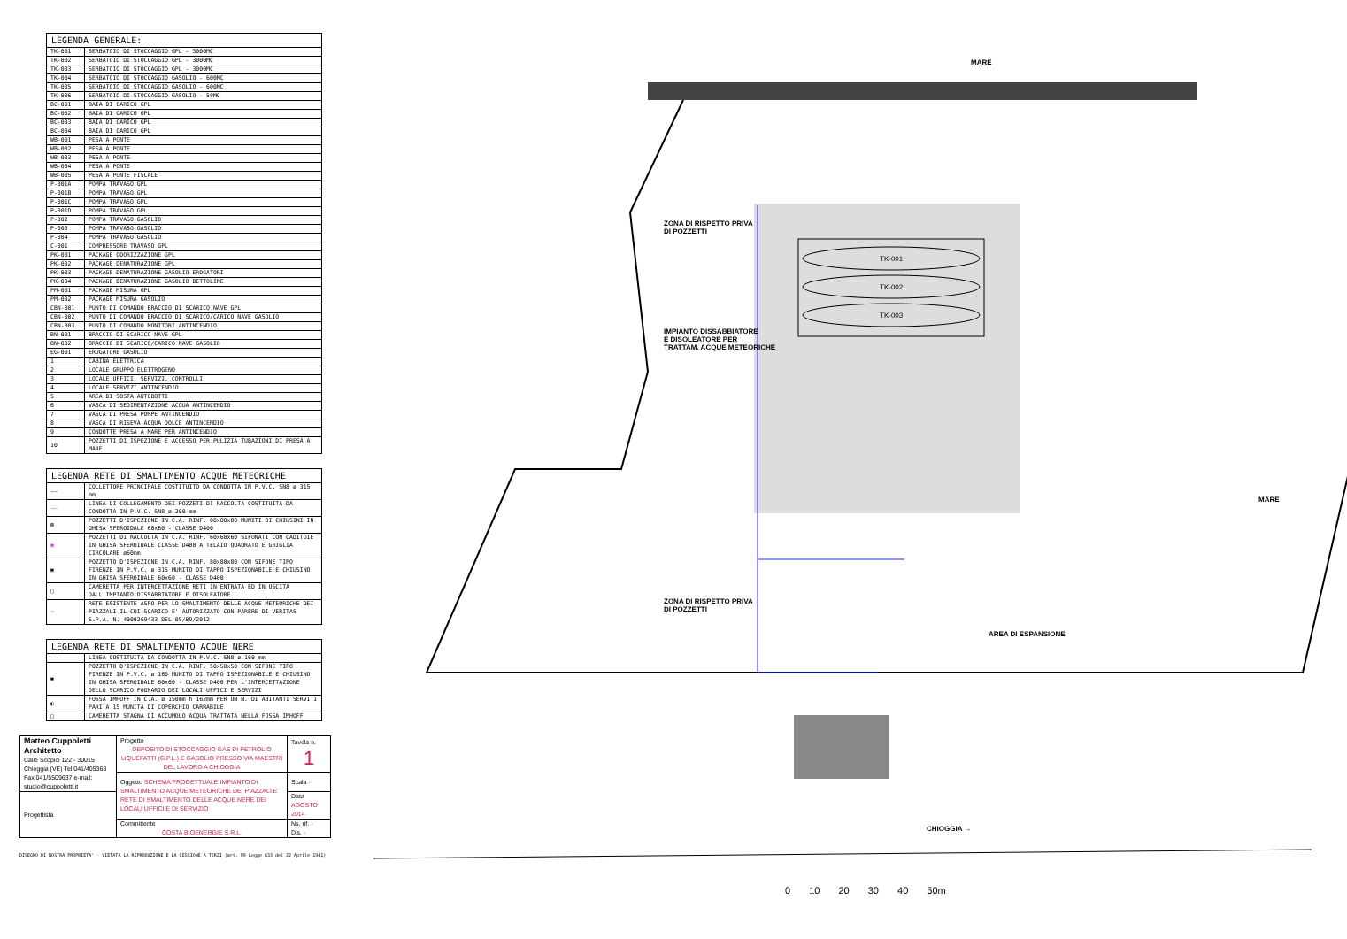| LEGENDA GENERALE: | |
| --- | --- |
| TK-001 | SERBATOIO DI STOCCAGGIO GPL - 3000MC |
| TK-002 | SERBATOIO DI STOCCAGGIO GPL - 3000MC |
| TK-003 | SERBATOIO DI STOCCAGGIO GPL - 3000MC |
| TK-004 | SERBATOIO DI STOCCAGGIO GASOLIO - 600MC |
| TK-005 | SERBATOIO DI STOCCAGGIO GASOLIO - 600MC |
| TK-006 | SERBATOIO DI STOCCAGGIO GASOLIO - 50MC |
| BC-001 | BAIA DI CARICO GPL |
| BC-002 | BAIA DI CARICO GPL |
| BC-003 | BAIA DI CARICO GPL |
| BC-004 | BAIA DI CARICO GPL |
| WB-001 | PESA A PONTE |
| WB-002 | PESA A PONTE |
| WB-003 | PESA A PONTE |
| WB-004 | PESA A PONTE |
| WB-005 | PESA A PONTE FISCALE |
| P-001A | POMPA TRAVASO GPL |
| P-001B | POMPA TRAVASO GPL |
| P-001C | POMPA TRAVASO GPL |
| P-001D | POMPA TRAVASO GPL |
| P-002 | POMPA TRAVASO GASOLIO |
| P-003 | POMPA TRAVASO GASOLIO |
| P-004 | POMPA TRAVASO GASOLIO |
| C-001 | COMPRESSORE TRAVASO GPL |
| PK-001 | PACKAGE ODORIZZAZIONE GPL |
| PK-002 | PACKAGE DENATURAZIONE GPL |
| PK-003 | PACKAGE DENATURAZIONE GASOLIO EROGATORI |
| PK-004 | PACKAGE DENATURAZIONE GASOLIO BETTOLINE |
| PM-001 | PACKAGE MISURA GPL |
| PM-002 | PACKAGE MISURA GASOLIO |
| CBN-001 | PUNTO DI COMANDO BRACCIO DI SCARICO NAVE GPL |
| CBN-002 | PUNTO DI COMANDO BRACCIO DI SCARICO/CARICO NAVE GASOLIO |
| CBN-003 | PUNTO DI COMANDO MONITORI ANTINCENDIO |
| BN-001 | BRACCIO DI SCARICO NAVE GPL |
| BN-002 | BRACCIO DI SCARICO/CARICO NAVE GASOLIO |
| EG-001 | EROGATORE GASOLIO |
| 1 | CABINA ELETTRICA |
| 2 | LOCALE GRUPPO ELETTROGENO |
| 3 | LOCALE UFFICI, SERVIZI, CONTROLLI |
| 4 | LOCALE SERVIZI ANTINCENDIO |
| 5 | AREA DI SOSTA AUTOBOTTI |
| 6 | VASCA DI SEDIMENTAZIONE ACQUA ANTINCENDIO |
| 7 | VASCA DI PRESA POMPE ANTINCENDIO |
| 8 | VASCA DI RISEVA ACQUA DOLCE ANTINCENDIO |
| 9 | CONDOTTE PRESA A MARE PER ANTINCENDIO |
| 10 | POZZETTI DI ISPEZIONE E ACCESSO PER PULIZIA TUBAZIONI DI PRESA A MARE |
| LEGENDA RETE DI SMALTIMENTO ACQUE METEORICHE | |
| --- | --- |
| —— | COLLETTORE PRINCIPALE COSTITUITO DA CONDOTTA IN P.V.C. SN8 ø 315 mm |
| —— | LINEA DI COLLEGAMENTO DEI POZZETI DI RACCOLTA COSTITUITA DA CONDOTTA IN P.V.C. SN8 ø 200 mm |
| ⊠ | POZZETTI D'ISPEZIONE IN C.A. RINF. 80x80x80 MUNITI DI CHIUSINI IN GHISA SFEROIDALE 60x60 - CLASSE D400 |
| ▣ | POZZETTI DI RACCOLTA IN C.A. RINF. 60x60x60 SIFONATI CON CADITOIE IN GHISA SFEROIDALE CLASSE D400 A TELAIO QUADRATO E GRIGLIA CIRCOLARE ø60mm |
| ▣ | POZZETTO D'ISPEZIONE IN C.A. RINF. 80x80x80 CON SIFONE TIPO FIRENZE IN P.V.C. ø 315 MUNITO DI TAPPO ISPEZIONABILE E CHIUSINO IN GHISA SFEROIDALE 60x60 - CLASSE D400 |
| □ | CAMERETTA PER INTERCETTAZIONE RETI IN ENTRATA ED IN USCITA DALL'IMPIANTO DISSABBIATORE E DISOLEATORE |
| ⇒ | RETE ESISTENTE ASPO PER LO SMALTIMENTO DELLE ACQUE METEORICHE DEI PIAZZALI IL CUI SCARICO E' AUTORIZZATO CON PARERE DI VERITAS S.P.A. N. 4000269433 DEL 05/09/2012 |
| LEGENDA RETE DI SMALTIMENTO ACQUE NERE | |
| --- | --- |
| —— | LINEA COSTITUITA DA CONDOTTA IN P.V.C. SN8 ø 160 mm |
| ▣ | POZZETTO D'ISPEZIONE IN C.A. RINF. 50x50x50 CON SIFONE TIPO FIRENZE IN P.V.C. ø 160 MUNITO DI TAPPO ISPEZIONABILE E CHIUSINO IN GHISA SFEROIDALE 60x60 - CLASSE D400 PER L'INTERCETTAZIONE DELLO SCARICO FOGNARIO DEI LOCALI UFFICI E SERVIZI |
| ◐ | FOSSA IMHOFF IN C.A. ø 150mm h 162mm PER UN N. DI ABITANTI SERVITI PARI A 15 MUNITA DI COPERCHIO CARRABILE |
| □ | CAMERETTA STAGNA DI ACCUMOLO ACQUA TRATTATA NELLA FOSSA IMHOFF |
| Matteo Cuppoletti Architetto Calle Scopici 122 - 30015 Chioggia (VE) Tel 041/405368 Fax 041/5509637 e-mail: studio@cuppoletti.it | Progetto DEPOSITO DI STOCCAGGIO GAS DI PETROLIO LIQUEFATTI (G.P.L.) E GASOLIO PRESSO VIA MAESTRI DEL LAVORO A CHIOGGIA | Tavola n. 1 |
| | Oggetto SCHEMA PROGETTUALE IMPIANTO DI SMALTIMENTO ACQUE METEORICHE DEI PIAZZALI E RETE DI SMALTIMENTO DELLE ACQUE NERE DEI LOCALI UFFICI E DI SERVIZIO | Scala - |
| Progettista | | Data AGOSTO 2014 |
| | Committente COSTA BIOENERGIE S.R.L. | Ns. rif. - Dis. - |
DISEGNO DI NOSTRA PROPRIETA' - VIETATA LA RIPRODUZIONE E LA CESSIONE A TERZI (art. 99 Legge 633 del 22 Aprile 1941)
MARE
ZONA DI RISPETTO PRIVA
DI POZZETTI
IMPIANTO DISSABBIATORE
E DISOLEATORE PER
TRATTAM. ACQUE METEORICHE
TK-001
TK-002
TK-003
ZONA DI RISPETTO PRIVA
DI POZZETTI
MARE
AREA DI ESPANSIONE
CHIOGGIA →
0 10 20 30 40 50m